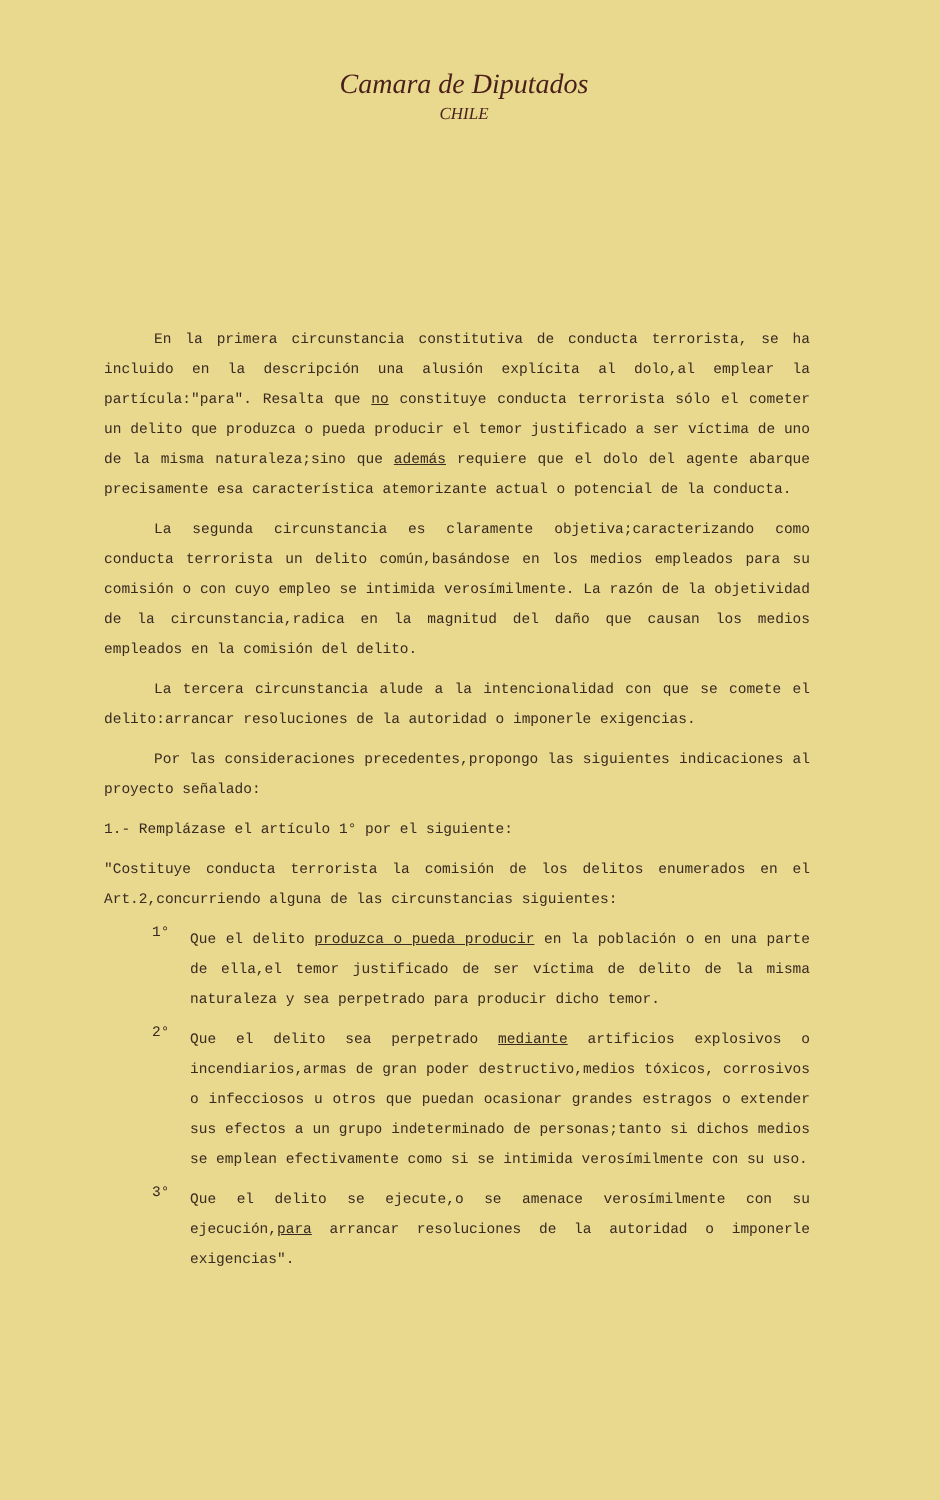Camara de Diputados
CHILE
En la primera circunstancia constitutiva de conducta terrorista, se ha incluido en la descripción una alusión explícita al dolo,al emplear la partícula:"para". Resalta que no constituye conducta terrorista sólo el cometer un delito que produzca o pueda producir el temor justificado a ser víctima de uno de la misma naturaleza;sino que además requiere que el dolo del agente abarque precisamente esa característica atemorizante actual o potencial de la conducta.
La segunda circunstancia es claramente objetiva;caracterizando como conducta terrorista un delito común,basándose en los medios empleados para su comisión o con cuyo empleo se intimida verosímilmente. La razón de la objetividad de la circunstancia,radica en la magnitud del daño que causan los medios empleados en la comisión del delito.
La tercera circunstancia alude a la intencionalidad con que se comete el delito:arrancar resoluciones de la autoridad o imponerle exigencias.
Por las consideraciones precedentes,propongo las siguientes indicaciones al proyecto señalado:
1.- Remplázase el artículo 1° por el siguiente:
"Costituye conducta terrorista la comisión de los delitos enumerados en el Art.2,concurriendo alguna de las circunstancias siguientes:
1°
Que el delito produzca o pueda producir en la población o en una parte de ella,el temor justificado de ser víctima de delito de la misma naturaleza y sea perpetrado para producir dicho temor.
2°
Que el delito sea perpetrado mediante artificios explosivos o incendiarios,armas de gran poder destructivo,medios tóxicos, corrosivos o infecciosos u otros que puedan ocasionar grandes estragos o extender sus efectos a un grupo indeterminado de personas;tanto si dichos medios se emplean efectivamente como si se intimida verosímilmente con su uso.
3°
Que el delito se ejecute,o se amenace verosímilmente con su ejecución,para arrancar resoluciones de la autoridad o imponerle exigencias".